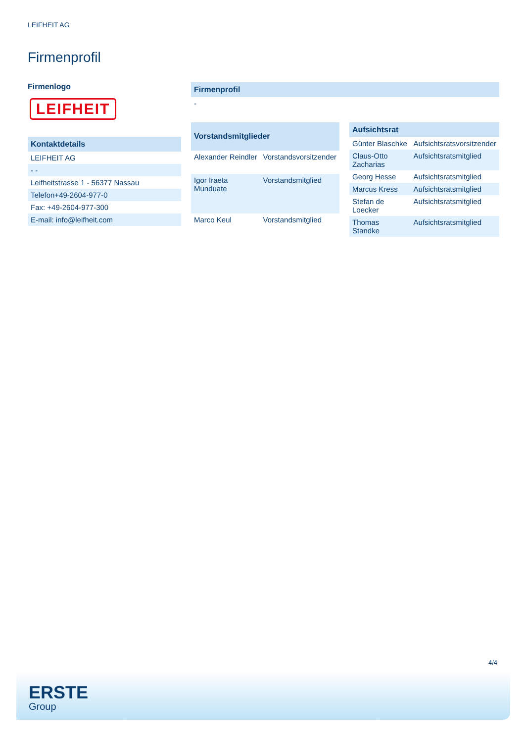LEIFHEIT AG
Firmenprofil
Firmenlogo
LEIFHEIT
| Kontaktdetails |
| --- |
| LEIFHEIT AG |
| - - |
| Leifheitstrasse 1 - 56377 Nassau |
| Telefon+49-2604-977-0 |
| Fax: +49-2604-977-300 |
| E-mail: info@leifheit.com |
| Firmenprofil |
| --- |
| - |
| Vorstandsmitglieder | |
| --- | --- |
| Alexander Reindler | Vorstandsvorsitzender |
| Igor Iraeta Munduate | Vorstandsmitglied |
| Marco Keul | Vorstandsmitglied |
| Aufsichtsrat | |
| --- | --- |
| Günter Blaschke | Aufsichtsratsvorsitzender |
| Claus-Otto Zacharias | Aufsichtsratsmitglied |
| Georg Hesse | Aufsichtsratsmitglied |
| Marcus Kress | Aufsichtsratsmitglied |
| Stefan de Loecker | Aufsichtsratsmitglied |
| Thomas Standke | Aufsichtsratsmitglied |
4/4
ERSTE
Group